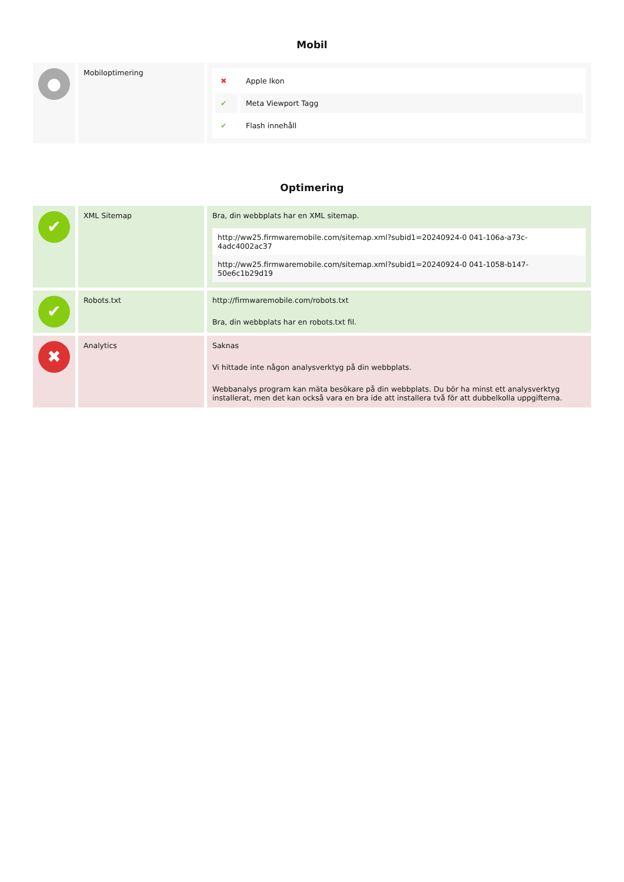Mobil
| ● | Mobiloptimering | / ✖ / Apple Ikon / / ✔ / Meta Viewport Tagg / / ✔ / Flash innehåll / |
Optimering
| ✔ | XML Sitemap | Bra, din webbplats har en XML sitemap. http://ww25.firmwaremobile.com/sitemap.xml?subid1=20240924-0 041-106a-a73c-4adc4002ac37 http://ww25.firmwaremobile.com/sitemap.xml?subid1=20240924-0 041-1058-b147-50e6c1b29d19 |
| ✔ | Robots.txt | http://firmwaremobile.com/robots.txt Bra, din webbplats har en robots.txt fil. |
| ✖ | Analytics | Saknas Vi hittade inte någon analysverktyg på din webbplats. Webbanalys program kan mäta besökare på din webbplats. Du bör ha minst ett analysverktyg installerat, men det kan också vara en bra ide att installera två för att dubbelkolla uppgifterna. |